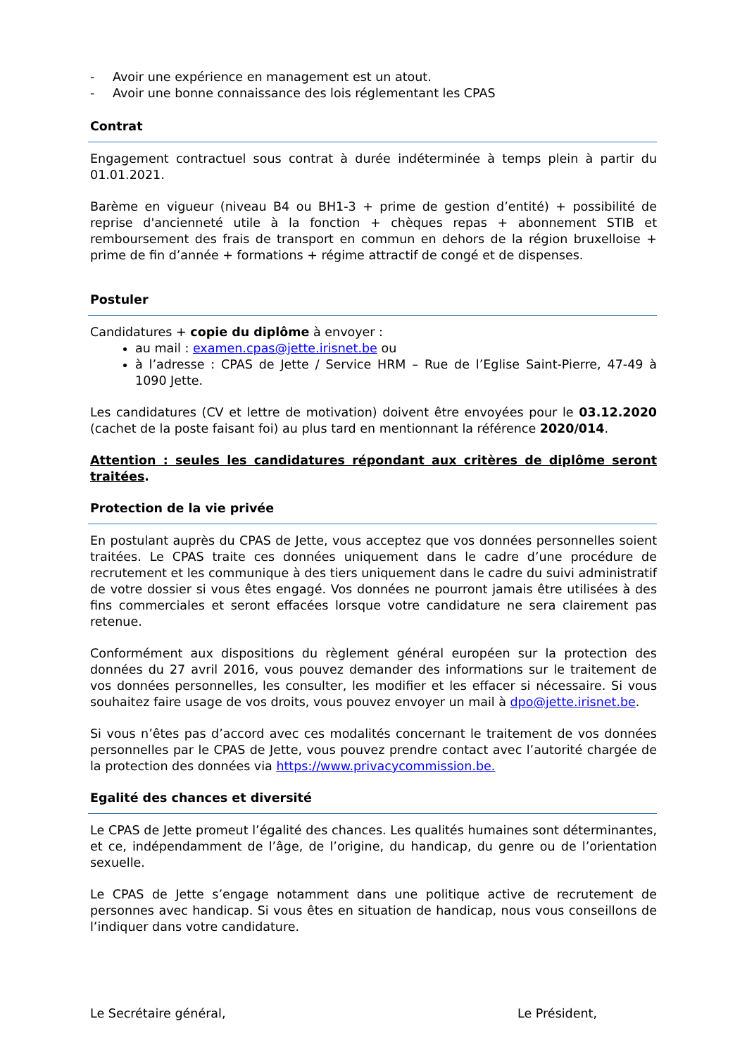- Avoir une expérience en management est un atout.
- Avoir une bonne connaissance des lois réglementant les CPAS
Contrat
Engagement contractuel sous contrat à durée indéterminée à temps plein à partir du 01.01.2021.
Barème en vigueur (niveau B4 ou BH1-3 + prime de gestion d’entité) + possibilité de reprise d'ancienneté utile à la fonction + chèques repas + abonnement STIB et remboursement des frais de transport en commun en dehors de la région bruxelloise + prime de fin d’année + formations + régime attractif de congé et de dispenses.
Postuler
Candidatures + copie du diplôme à envoyer :
au mail : examen.cpas@jette.irisnet.be ou
à l’adresse : CPAS de Jette / Service HRM – Rue de l’Eglise Saint-Pierre, 47-49 à 1090 Jette.
Les candidatures (CV et lettre de motivation) doivent être envoyées pour le 03.12.2020 (cachet de la poste faisant foi) au plus tard en mentionnant la référence 2020/014.
Attention : seules les candidatures répondant aux critères de diplôme seront traitées.
Protection de la vie privée
En postulant auprès du CPAS de Jette, vous acceptez que vos données personnelles soient traitées. Le CPAS traite ces données uniquement dans le cadre d’une procédure de recrutement et les communique à des tiers uniquement dans le cadre du suivi administratif de votre dossier si vous êtes engagé. Vos données ne pourront jamais être utilisées à des fins commerciales et seront effacées lorsque votre candidature ne sera clairement pas retenue.
Conformément aux dispositions du règlement général européen sur la protection des données du 27 avril 2016, vous pouvez demander des informations sur le traitement de vos données personnelles, les consulter, les modifier et les effacer si nécessaire. Si vous souhaitez faire usage de vos droits, vous pouvez envoyer un mail à dpo@jette.irisnet.be.
Si vous n’êtes pas d’accord avec ces modalités concernant le traitement de vos données personnelles par le CPAS de Jette, vous pouvez prendre contact avec l’autorité chargée de la protection des données via https://www.privacycommission.be.
Egalité des chances et diversité
Le CPAS de Jette promeut l’égalité des chances. Les qualités humaines sont déterminantes, et ce, indépendamment de l’âge, de l’origine, du handicap, du genre ou de l’orientation sexuelle.
Le CPAS de Jette s’engage notamment dans une politique active de recrutement de personnes avec handicap. Si vous êtes en situation de handicap, nous vous conseillons de l’indiquer dans votre candidature.
Le Secrétaire général, Le Président,